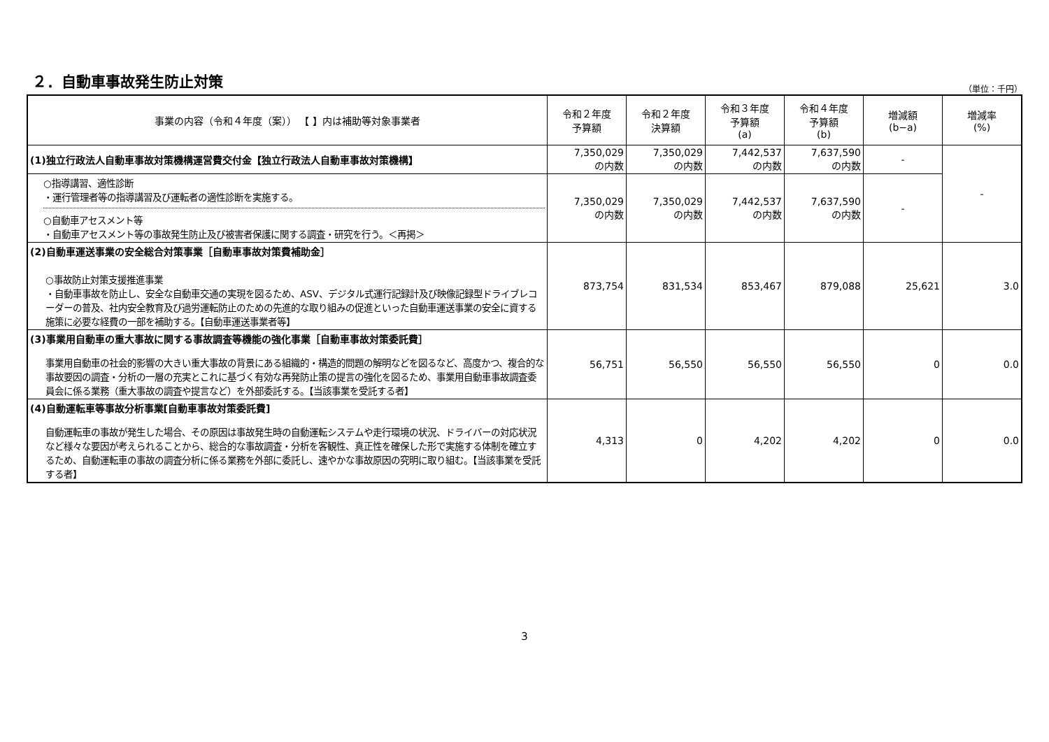２．自動車事故発生防止対策
（単位：千円）
| 事業の内容（令和４年度（案）） 【 】内は補助等対象事業者 | 令和２年度 予算額 | 令和２年度 決算額 | 令和３年度 予算額 (a) | 令和４年度 予算額 (b) | 増減額 (b−a) | 増減率 (%) |
| --- | --- | --- | --- | --- | --- | --- |
| (1)独立行政法人自動車事故対策機構運営費交付金【独立行政法人自動車事故対策機構】 | 7,350,029 の内数 | 7,350,029 の内数 | 7,442,537 の内数 | 7,637,590 の内数 | - | - |
| ○指導講習、適性診断 ・運行管理者等の指導講習及び運転者の適性診断を実施する。 ○自動車アセスメント等 ・自動車アセスメント等の事故発生防止及び被害者保護に関する調査・研究を行う。＜再掲＞ | 7,350,029 の内数 | 7,350,029 の内数 | 7,442,537 の内数 | 7,637,590 の内数 | - | |
| (2)自動車運送事業の安全総合対策事業［自動車事故対策費補助金］ ○事故防止対策支援推進事業 ・自動車事故を防止し、安全な自動車交通の実現を図るため、ASV、デジタル式運行記録計及び映像記録型ドライブレコーダーの普及、社内安全教育及び過労運転防止のための先進的な取り組みの促進といった自動車運送事業の安全に資する施策に必要な経費の一部を補助する。【自動車運送事業者等】 | 873,754 | 831,534 | 853,467 | 879,088 | 25,621 | 3.0 |
| (3)事業用自動車の重大事故に関する事故調査等機能の強化事業［自動車事故対策委託費］ 事業用自動車の社会的影響の大きい重大事故の背景にある組織的・構造的問題の解明などを図るなど、高度かつ、複合的な事故要因の調査・分析の一層の充実とこれに基づく有効な再発防止策の提言の強化を図るため、事業用自動車事故調査委員会に係る業務（重大事故の調査や提言など）を外部委託する。【当該事業を受託する者】 | 56,751 | 56,550 | 56,550 | 56,550 | 0 | 0.0 |
| (4)自動運転車等事故分析事業[自動車事故対策委託費] 自動運転車の事故が発生した場合、その原因は事故発生時の自動運転システムや走行環境の状況、ドライバーの対応状況など様々な要因が考えられることから、総合的な事故調査・分析を客観性、真正性を確保した形で実施する体制を確立するため、自動運転車の事故の調査分析に係る業務を外部に委託し、速やかな事故原因の究明に取り組む。【当該事業を受託する者】 | 4,313 | 0 | 4,202 | 4,202 | 0 | 0.0 |
3